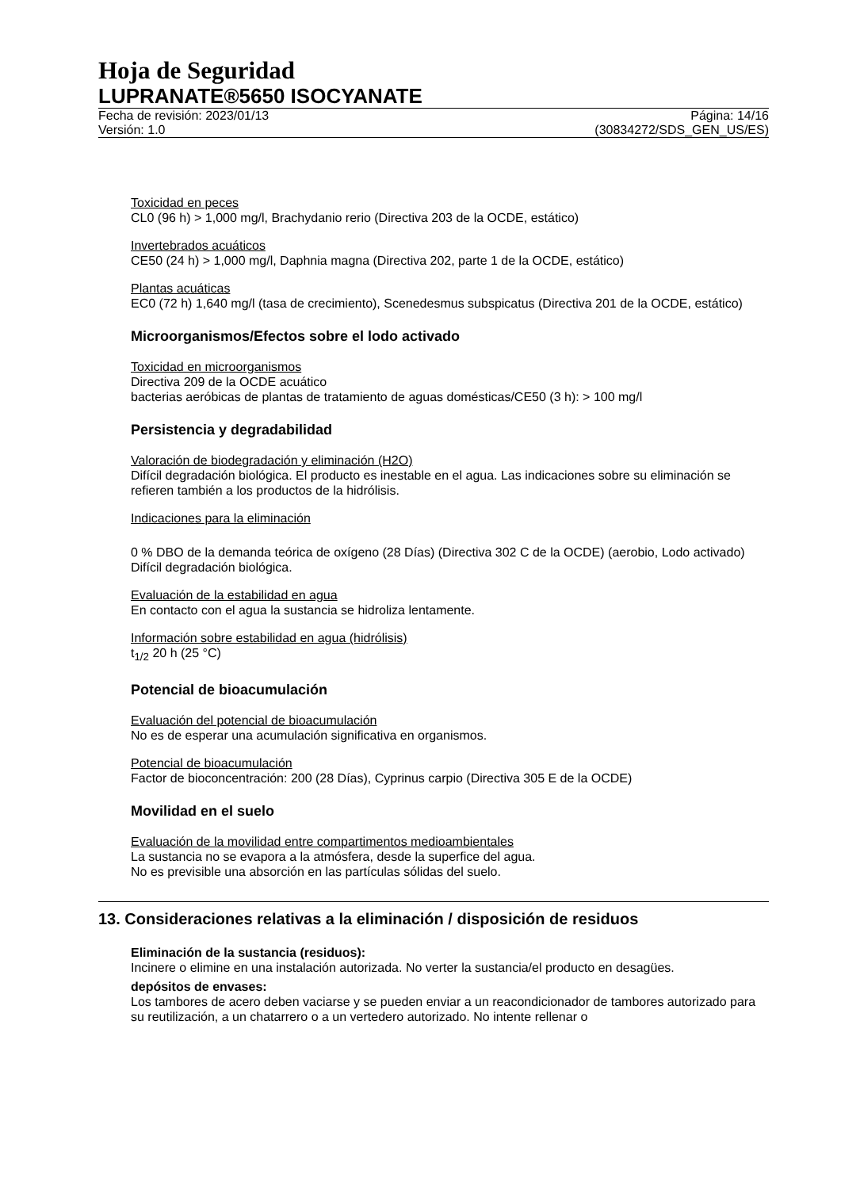Hoja de Seguridad
LUPRANATE®5650 ISOCYANATE
Fecha de revisión: 2023/01/13
Versión: 1.0
Página: 14/16
(30834272/SDS_GEN_US/ES)
Toxicidad en peces
CL0 (96 h) > 1,000 mg/l, Brachydanio rerio (Directiva 203 de la OCDE, estático)
Invertebrados acuáticos
CE50 (24 h) > 1,000 mg/l, Daphnia magna (Directiva 202, parte 1 de la OCDE, estático)
Plantas acuáticas
EC0 (72 h) 1,640 mg/l (tasa de crecimiento), Scenedesmus subspicatus (Directiva 201 de la OCDE, estático)
Microorganismos/Efectos sobre el lodo activado
Toxicidad en microorganismos
Directiva 209 de la OCDE acuático
bacterias aeróbicas de plantas de tratamiento de aguas domésticas/CE50 (3 h): > 100 mg/l
Persistencia y degradabilidad
Valoración de biodegradación y eliminación (H2O)
Difícil degradación biológica. El producto es inestable en el agua. Las indicaciones sobre su eliminación se refieren también a los productos de la hidrólisis.
Indicaciones para la eliminación
0 % DBO de la demanda teórica de oxígeno (28 Días) (Directiva 302 C de la OCDE) (aerobio, Lodo activado) Difícil degradación biológica.
Evaluación de la estabilidad en agua
En contacto con el agua la sustancia se hidroliza lentamente.
Información sobre estabilidad en agua (hidrólisis)
t<sub>1/2</sub> 20 h (25 °C)
Potencial de bioacumulación
Evaluación del potencial de bioacumulación
No es de esperar una acumulación significativa en organismos.
Potencial de bioacumulación
Factor de bioconcentración: 200 (28 Días), Cyprinus carpio (Directiva 305 E de la OCDE)
Movilidad en el suelo
Evaluación de la movilidad entre compartimentos medioambientales
La sustancia no se evapora a la atmósfera, desde la superfice del agua.
No es previsible una absorción en las partículas sólidas del suelo.
13. Consideraciones relativas a la eliminación / disposición de residuos
Eliminación de la sustancia (residuos):
Incinere o elimine en una instalación autorizada. No verter la sustancia/el producto en desagües.
depósitos de envases:
Los tambores de acero deben vaciarse y se pueden enviar a un reacondicionador de tambores autorizado para su reutilización, a un chatarrero o a un vertedero autorizado. No intente rellenar o